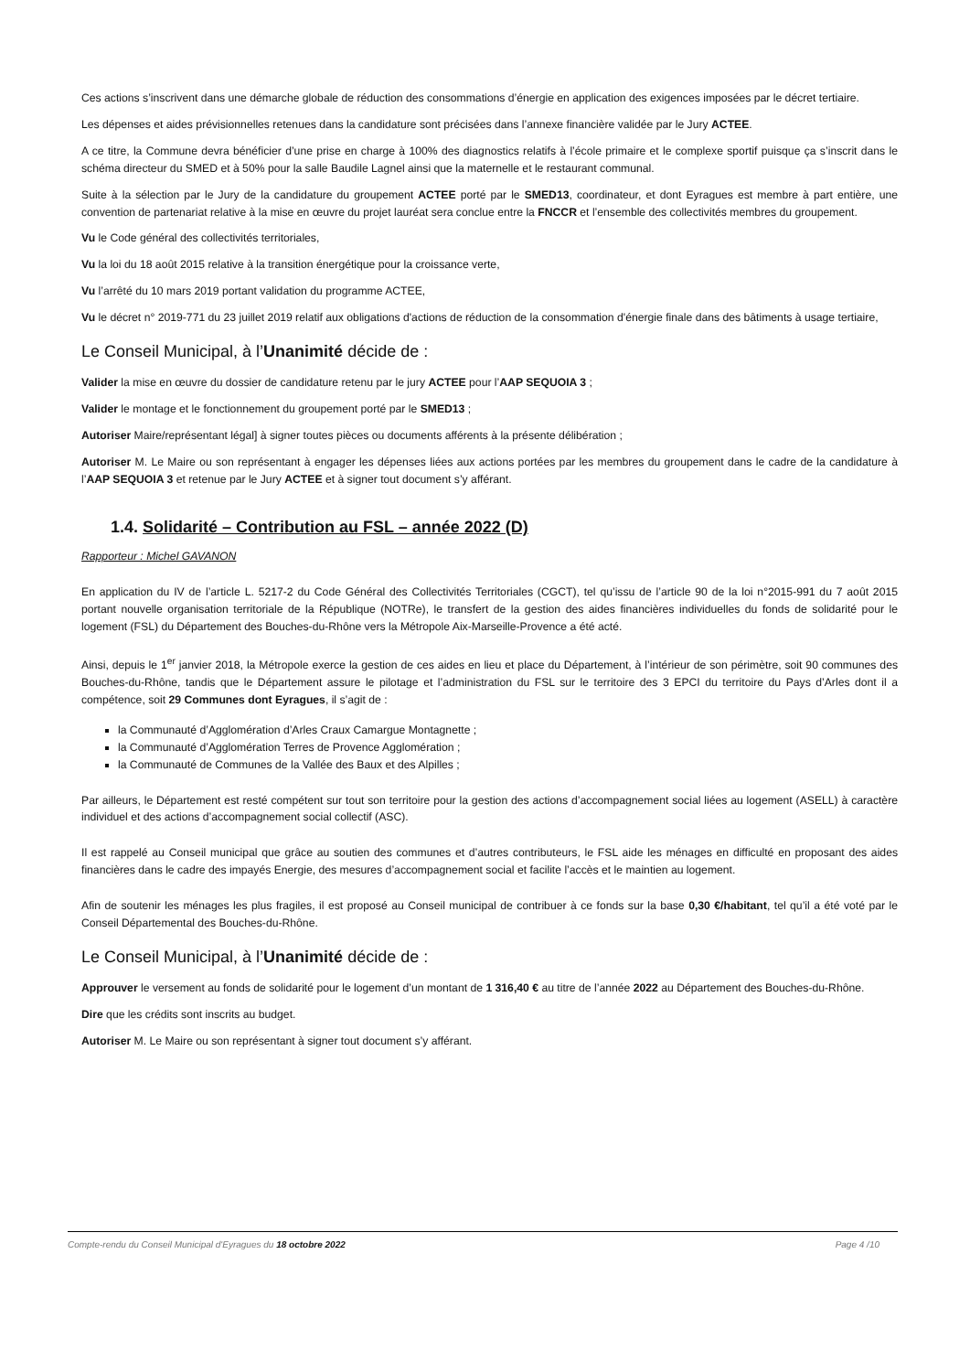Ces actions s’inscrivent dans une démarche globale de réduction des consommations d’énergie en application des exigences imposées par le décret tertiaire.
Les dépenses et aides prévisionnelles retenues dans la candidature sont précisées dans l’annexe financière validée par le Jury ACTEE.
A ce titre, la Commune devra bénéficier d’une prise en charge à 100% des diagnostics relatifs à l’école primaire et le complexe sportif puisque ça s’inscrit dans le schéma directeur du SMED et à 50% pour la salle Baudile Lagnel ainsi que la maternelle et le restaurant communal.
Suite à la sélection par le Jury de la candidature du groupement ACTEE porté par le SMED13, coordinateur, et dont Eyragues est membre à part entière, une convention de partenariat relative à la mise en œuvre du projet lauréat sera conclue entre la FNCCR et l’ensemble des collectivités membres du groupement.
Vu le Code général des collectivités territoriales,
Vu la loi du 18 août 2015 relative à la transition énergétique pour la croissance verte,
Vu l’arrêté du 10 mars 2019 portant validation du programme ACTEE,
Vu le décret n° 2019-771 du 23 juillet 2019 relatif aux obligations d'actions de réduction de la consommation d'énergie finale dans des bâtiments à usage tertiaire,
Le Conseil Municipal, à l’Unanimité décide de :
Valider la mise en œuvre du dossier de candidature retenu par le jury ACTEE pour l’AAP SEQUOIA 3 ;
Valider le montage et le fonctionnement du groupement porté par le SMED13 ;
Autoriser Maire/représentant légal] à signer toutes pièces ou documents afférents à la présente délibération ;
Autoriser M. Le Maire ou son représentant à engager les dépenses liées aux actions portées par les membres du groupement dans le cadre de la candidature à l’AAP SEQUOIA 3 et retenue par le Jury ACTEE et à signer tout document s’y afférant.
1.4. Solidarité – Contribution au FSL – année 2022 (D)
Rapporteur : Michel GAVANON
En application du IV de l’article L. 5217-2 du Code Général des Collectivités Territoriales (CGCT), tel qu’issu de l’article 90 de la loi n°2015-991 du 7 août 2015 portant nouvelle organisation territoriale de la République (NOTRe), le transfert de la gestion des aides financières individuelles du fonds de solidarité pour le logement (FSL) du Département des Bouches-du-Rhône vers la Métropole Aix-Marseille-Provence a été acté.
Ainsi, depuis le 1<sup>er</sup> janvier 2018, la Métropole exerce la gestion de ces aides en lieu et place du Département, à l’intérieur de son périmètre, soit 90 communes des Bouches-du-Rhône, tandis que le Département assure le pilotage et l’administration du FSL sur le territoire des 3 EPCI du territoire du Pays d’Arles dont il a compétence, soit 29 Communes dont Eyragues, il s’agit de :
la Communauté d’Agglomération d’Arles Craux Camargue Montagnette ;
la Communauté d’Agglomération Terres de Provence Agglomération ;
la Communauté de Communes de la Vallée des Baux et des Alpilles ;
Par ailleurs, le Département est resté compétent sur tout son territoire pour la gestion des actions d’accompagnement social liées au logement (ASELL) à caractère individuel et des actions d’accompagnement social collectif (ASC).
Il est rappelé au Conseil municipal que grâce au soutien des communes et d’autres contributeurs, le FSL aide les ménages en difficulté en proposant des aides financières dans le cadre des impayés Energie, des mesures d’accompagnement social et facilite l’accès et le maintien au logement.
Afin de soutenir les ménages les plus fragiles, il est proposé au Conseil municipal de contribuer à ce fonds sur la base 0,30 €/habitant, tel qu’il a été voté par le Conseil Départemental des Bouches-du-Rhône.
Le Conseil Municipal, à l’Unanimité décide de :
Approuver le versement au fonds de solidarité pour le logement d’un montant de 1 316,40 € au titre de l’année 2022 au Département des Bouches-du-Rhône.
Dire que les crédits sont inscrits au budget.
Autoriser M. Le Maire ou son représentant à signer tout document s’y afférant.
Compte-rendu du Conseil Municipal d'Eyragues du 18 octobre 2022 Page 4 /10